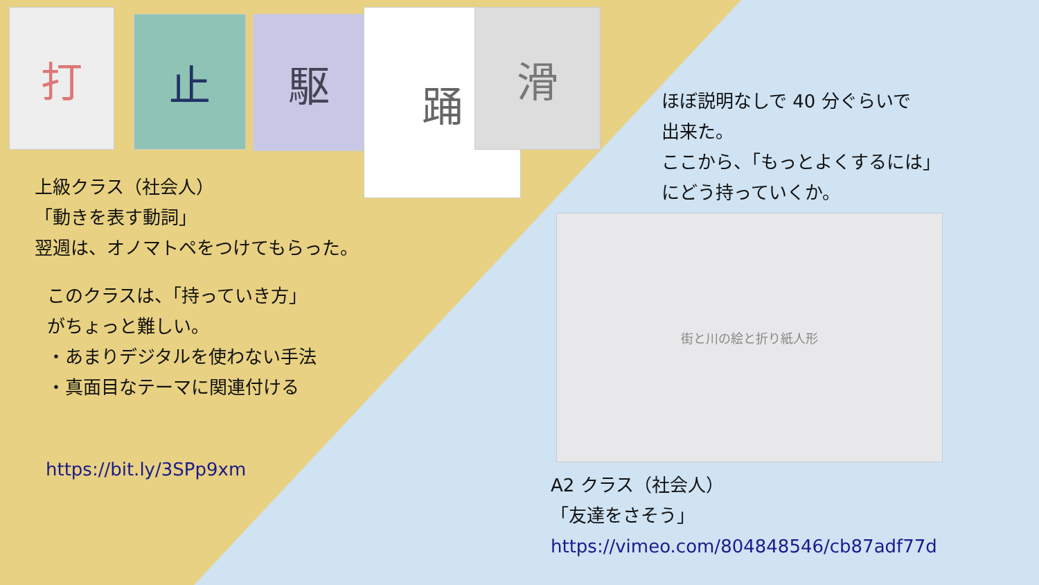打 止 駆 踊 滑
街と川の絵と折り紙人形
上級クラス（社会人）
「動きを表す動詞」
翌週は、オノマトペをつけてもらった。
このクラスは、「持っていき方」
がちょっと難しい。
・あまりデジタルを使わない手法
・真面目なテーマに関連付ける
https://bit.ly/3SPp9xm
ほぼ説明なしで 40 分ぐらいで
出来た。
ここから、「もっとよくするには」
にどう持っていくか。
A2 クラス（社会人）
「友達をさそう」
https://vimeo.com/804848546/cb87adf77d